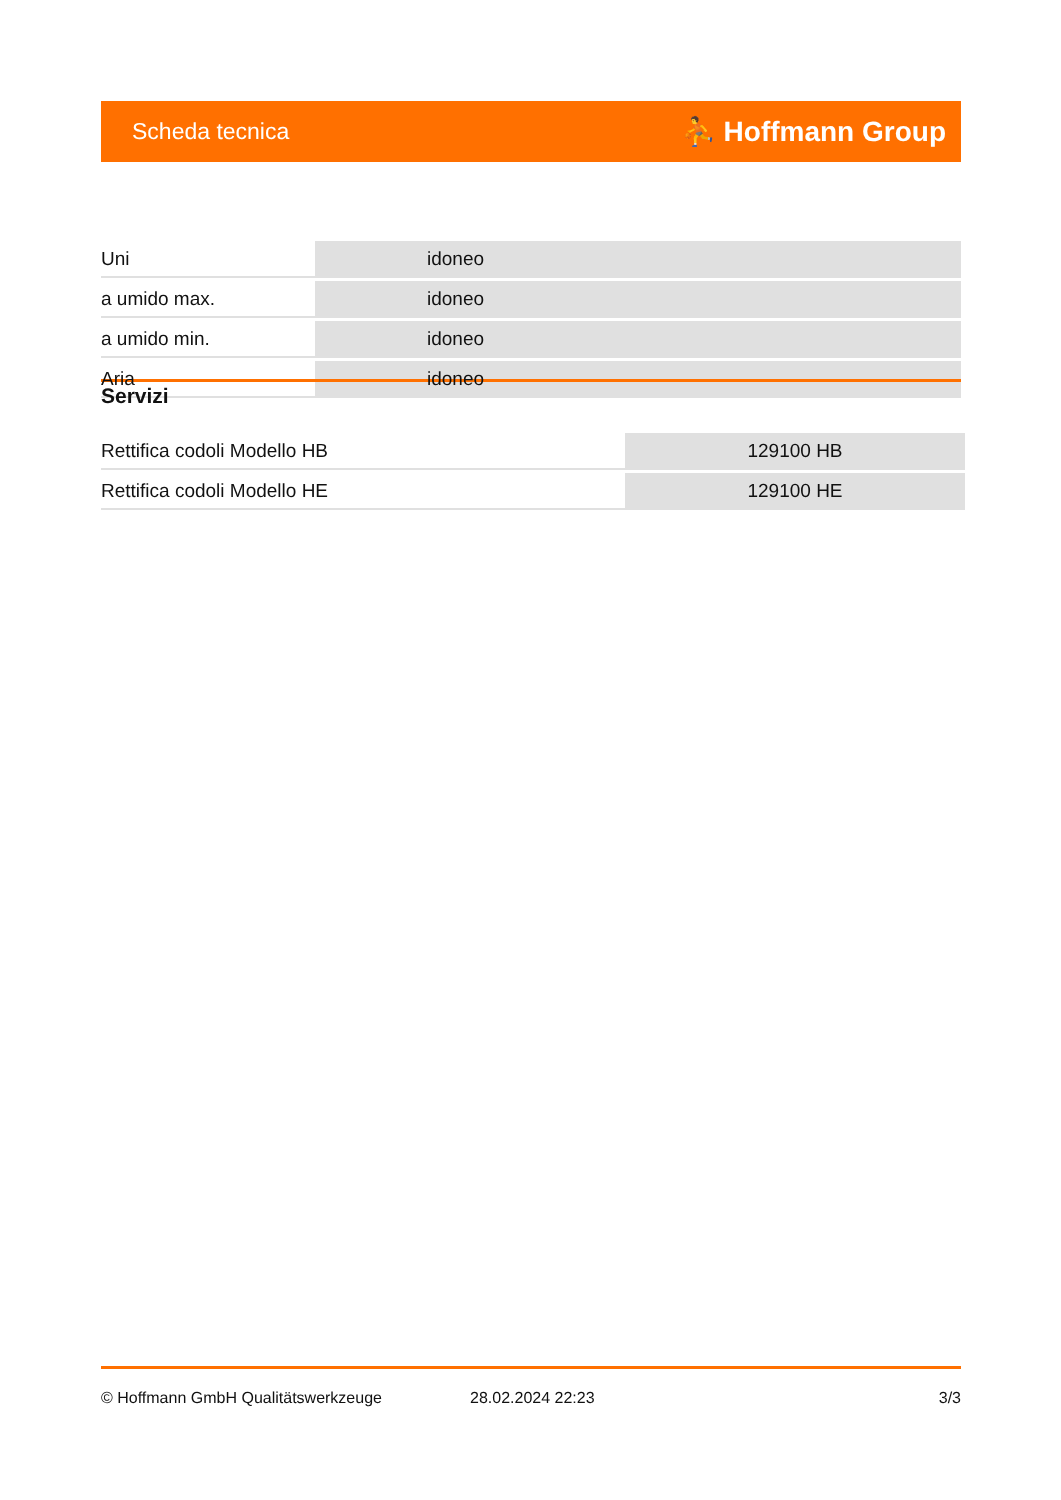Scheda tecnica ⛹ Hoffmann Group
| Uni | idoneo |
| a umido max. | idoneo |
| a umido min. | idoneo |
| Aria | idoneo |
Servizi
| Rettifica codoli Modello HB | 129100 HB |
| Rettifica codoli Modello HE | 129100 HE |
© Hoffmann GmbH Qualitätswerkzeuge 28.02.2024 22:23 3/3